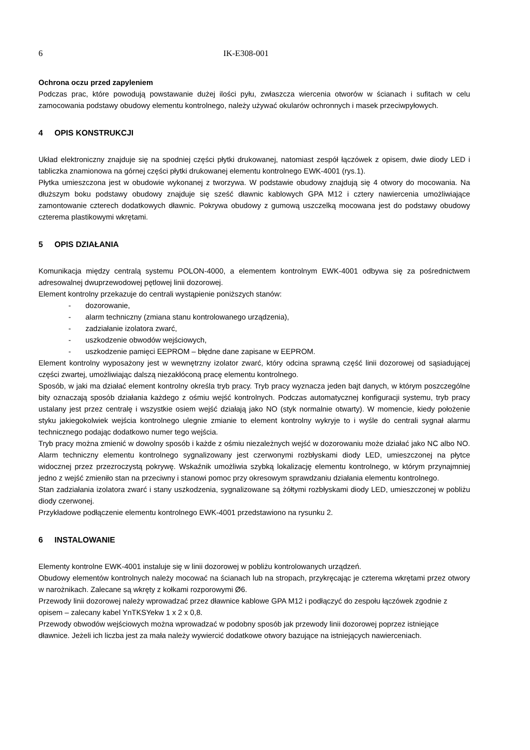6 IK-E308-001
Ochrona oczu przed zapyleniem
Podczas prac, które powodują powstawanie dużej ilości pyłu, zwłaszcza wiercenia otworów w ścianach i sufitach w celu zamocowania podstawy obudowy elementu kontrolnego, należy używać okularów ochronnych i masek przeciwpyłowych.
4 OPIS KONSTRUKCJI
Układ elektroniczny znajduje się na spodniej części płytki drukowanej, natomiast zespół łączówek z opisem, dwie diody LED i tabliczka znamionowa na górnej części płytki drukowanej elementu kontrolnego EWK-4001 (rys.1).
Płytka umieszczona jest w obudowie wykonanej z tworzywa. W podstawie obudowy znajdują się 4 otwory do mocowania. Na dłuższym boku podstawy obudowy znajduje się sześć dławnic kablowych GPA M12 i cztery nawiercenia umożliwiające zamontowanie czterech dodatkowych dławnic. Pokrywa obudowy z gumową uszczelką mocowana jest do podstawy obudowy czterema plastikowymi wkrętami.
5 OPIS DZIAŁANIA
Komunikacja między centralą systemu POLON-4000, a elementem kontrolnym EWK-4001 odbywa się za pośrednictwem adresowalnej dwuprzewodowej pętlowej linii dozorowej.
Element kontrolny przekazuje do centrali wystąpienie poniższych stanów:
- dozorowanie,
- alarm techniczny (zmiana stanu kontrolowanego urządzenia),
- zadziałanie izolatora zwarć,
- uszkodzenie obwodów wejściowych,
- uszkodzenie pamięci EEPROM – błędne dane zapisane w EEPROM.
Element kontrolny wyposażony jest w wewnętrzny izolator zwarć, który odcina sprawną część linii dozorowej od sąsiadującej części zwartej, umożliwiając dalszą niezakłóconą pracę elementu kontrolnego.
Sposób, w jaki ma działać element kontrolny określa tryb pracy. Tryb pracy wyznacza jeden bajt danych, w którym poszczególne bity oznaczają sposób działania każdego z ośmiu wejść kontrolnych. Podczas automatycznej konfiguracji systemu, tryb pracy ustalany jest przez centralę i wszystkie osiem wejść działają jako NO (styk normalnie otwarty). W momencie, kiedy położenie styku jakiegokolwiek wejścia kontrolnego ulegnie zmianie to element kontrolny wykryje to i wyśle do centrali sygnał alarmu technicznego podając dodatkowo numer tego wejścia.
Tryb pracy można zmienić w dowolny sposób i każde z ośmiu niezależnych wejść w dozorowaniu może działać jako NC albo NO. Alarm techniczny elementu kontrolnego sygnalizowany jest czerwonymi rozbłyskami diody LED, umieszczonej na płytce widocznej przez przezroczystą pokrywę. Wskaźnik umożliwia szybką lokalizację elementu kontrolnego, w którym przynajmniej jedno z wejść zmieniło stan na przeciwny i stanowi pomoc przy okresowym sprawdzaniu działania elementu kontrolnego.
Stan zadziałania izolatora zwarć i stany uszkodzenia, sygnalizowane są żółtymi rozbłyskami diody LED, umieszczonej w pobliżu diody czerwonej.
Przykładowe podłączenie elementu kontrolnego EWK-4001 przedstawiono na rysunku 2.
6 INSTALOWANIE
Elementy kontrolne EWK-4001 instaluje się w linii dozorowej w pobliżu kontrolowanych urządzeń.
Obudowy elementów kontrolnych należy mocować na ścianach lub na stropach, przykręcając je czterema wkrętami przez otwory w narożnikach. Zalecane są wkręty z kołkami rozporowymi Ø6.
Przewody linii dozorowej należy wprowadzać przez dławnice kablowe GPA M12 i podłączyć do zespołu łączówek zgodnie z opisem – zalecany kabel YnTKSYekw 1 x 2 x 0,8.
Przewody obwodów wejściowych można wprowadzać w podobny sposób jak przewody linii dozorowej poprzez istniejące dławnice. Jeżeli ich liczba jest za mała należy wywiercić dodatkowe otwory bazujące na istniejących nawierceniach.